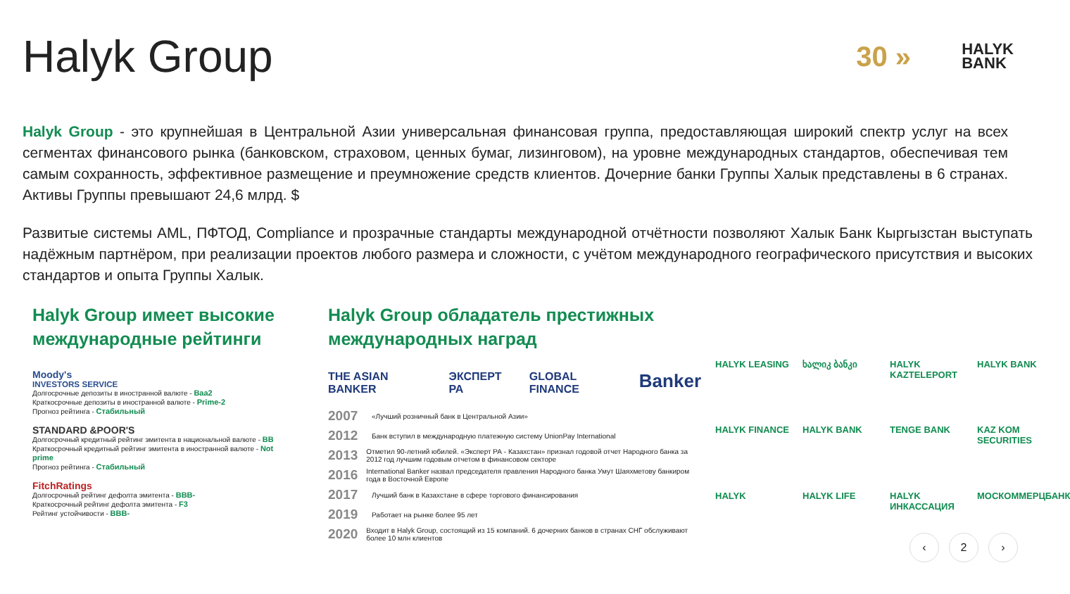Halyk Group
30 »
HALYK
BANK
Halyk Group - это крупнейшая в Центральной Азии универсальная финансовая группа, предоставляющая широкий спектр услуг на всех сегментах финансового рынка (банковском, страховом, ценных бумаг, лизинговом), на уровне международных стандартов, обеспечивая тем самым сохранность, эффективное размещение и преумножение средств клиентов. Дочерние банки Группы Халык представлены в 6 странах. Активы Группы превышают 24,6 млрд. $
Развитые системы AML, ПФТОД, Compliance и прозрачные стандарты международной отчётности позволяют Халык Банк Кыргызстан выступать надёжным партнёром, при реализации проектов любого размера и сложности, с учётом международного географического присутствия и высоких стандартов и опыта Группы Халык.
Halyk Group имеет высокие международные рейтинги
Moody's
INVESTORS SERVICE
Долгосрочные депозиты в иностранной валюте - Baa2
Краткосрочные депозиты в иностранной валюте - Prime-2
Прогноз рейтинга - Стабильный
STANDARD &POOR'S
Долгосрочный кредитный рейтинг эмитента в национальной валюте - BB
Краткосрочный кредитный рейтинг эмитента в иностранной валюте - Not prime
Прогноз рейтинга - Стабильный
FitchRatings
Долгосрочный рейтинг дефолта эмитента - BBB-
Краткосрочный рейтинг дефолта эмитента - F3
Рейтинг устойчивости - BBB-
Halyk Group обладатель престижных международных наград
THE ASIAN BANKER ЭКСПЕРТ РА GLOBAL FINANCE Banker
2007 «Лучший розничный банк в Центральной Азии»
2012 Банк вступил в международную платежную систему UnionPay International
2013 Отметил 90-летний юбилей. «Эксперт РА - Казахстан» признал годовой отчет Народного банка за 2012 год лучшим годовым отчетом в финансовом секторе
2016 International Banker назвал председателя правления Народного банка Умут Шаяхметову банкиром года в Восточной Европе
2017 Лучший банк в Казахстане в сфере торгового финансирования
2019 Работает на рынке более 95 лет
2020 Входит в Halyk Group, состоящий из 15 компаний. 6 дочерних банков в странах СНГ обслуживают более 10 млн клиентов
HALYK LEASING ხალიკ ბანკი HALYK KAZTELEPORT HALYK BANK HALYK FINANCE HALYK BANK TENGE BANK KAZ KOM SECURITIES HALYK HALYK LIFE HALYK ИНКАССАЦИЯ МОСКОММЕРЦБАНК
‹ 2 ›